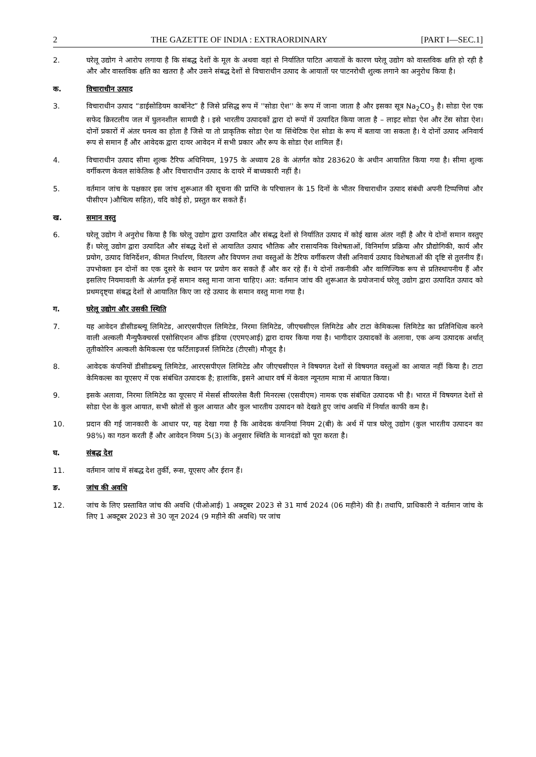2 THE GAZETTE OF INDIA : EXTRAORDINARY [PART I—SEC.1]
2. घरेलू उद्योग ने आरोप लगाया है कि संबद्ध देशों के मूल के अथवा वहां से निर्यातित पाटित आयातों के कारण घरेलू उद्योग को वास्तविक क्षति हो रही है और और वास्तविक क्षति का खतरा है और उसने संबद्ध देशों से विचाराधीन उत्पाद के आयातों पर पाटनरोधी शुल्क लगाने का अनुरोध किया है।
क. विचाराधीन उत्पाद
3. विचाराधीन उत्पाद “डाईसोडियम कार्बोनेट” है जिसे प्रसिद्ध रूप में ''सोडा ऐश'' के रूप में जाना जाता है और इसका सूत्र Na<sub>2</sub>CO<sub>3</sub> है। सोडा ऐश एक सफेद क्रिस्टलीय जल में घुलनशील सामग्री है । इसे भारतीय उत्पादकों द्वारा दो रूपों में उत्पादित किया जाता है – लाइट सोडा ऐश और टेंस सोडा ऐश। दोनों प्रकारों में अंतर घनत्व का होता है जिसे या तो प्राकृतिक सोडा ऐश या सिंथेटिक ऐश सोडा के रूप में बताया जा सकता है। ये दोनों उत्पाद अनिवार्य रूप से समान हैं और आवेदक द्वारा दायर आवेदन में सभी प्रकार और रूप के सोडा ऐश शामिल हैं।
4. विचाराधीन उत्पाद सीमा शुल्क टैरिफ अधिनियम, 1975 के अध्याय 28 के अंतर्गत कोड 283620 के अधीन आयातित किया गया है। सीमा शुल्क वर्गीकरण केवल सांकेतिक है और विचाराधीन उत्पाद के दायरे में बाध्यकारी नहीं है।
5. वर्तमान जांच के पक्षकार इस जांच शुरूआत की सूचना की प्राप्ति के परिचालन के 15 दिनों के भीतर विचाराधीन उत्पाद संबंधी अपनी टिप्पणियां और पीसीएन )औचित्य सहित), यदि कोई हो, प्रस्तुत कर सकते हैं।
ख. समान वस्तु
6. घरेलू उद्योग ने अनुरोध किया है कि घरेलू उद्योग द्वारा उत्पादित और संबद्ध देशों से निर्यातित उत्पाद में कोई खास अंतर नहीं है और ये दोनों समान वस्तुए हैं। घरेलू उद्योग द्वारा उत्पादित और संबद्ध देशों से आयातित उत्पाद भौतिक और रासायनिक विशेषताओं, विनिर्माण प्रक्रिया और प्रौद्योगिकी, कार्य और प्रयोग, उत्पाद विनिर्देशन, कीमत निर्धारण, वितरण और विपणन तथा वस्तुओं के टैरिफ वर्गीकरण जैसी अनिवार्य उत्पाद विशेषताओं की दृष्टि से तुलनीय हैं। उपभोक्ता इन दोनों का एक दूसरे के स्थान पर प्रयोग कर सकते हैं और कर रहे हैं। ये दोनों तकनीकी और वाणिज्यिक रूप से प्रतिस्थापनीय हैं और इसलिए नियमावली के अंतर्गत इन्हें समान वस्तु माना जाना चाहिए। अत: वर्तमान जांच की शुरूआत के प्रयोजनार्थ घरेलू उद्योग द्वारा उत्पादित उत्पाद को प्रथमदृष्ट्या संबद्ध देशों से आयातित किए जा रहे उत्पाद के समान वस्तु माना गया है।
ग. घरेलू उद्योग और उसकी स्थिति
7. यह आवेदन डीसीडब्ल्यू लिमिटेड, आरएसपीएल लिमिटेड, निरमा लिमिटेड, जीएचसीएल लिमिटेड और टाटा केमिकल्स लिमिटेड का प्रतिनिधित्व करने वाली अल्कली मैन्युफैक्चरर्स एसोसिएशन ऑफ इंडिया (एएमएआई) द्वारा दायर किया गया है। भागीदार उत्पादकों के अलावा, एक अन्य उत्पादक अर्थात् तूतीकोरिन अल्कली केमिकल्स एंड फर्टिलाइजर्स लिमिटेड (टीएसी) मौजूद है।
8. आवेदक कंपनियों डीसीडब्ल्यू लिमिटेड, आरएसपीएल लिमिटेड और जीएचसीएल ने विषयगत देशों से विषयगत वस्तुओं का आयात नहीं किया है। टाटा केमिकल्स का यूएसए में एक संबंधित उत्पादक है; हालांकि, इसने आधार वर्ष में केवल न्यूनतम मात्रा में आयात किया।
9. इसके अलावा, निरमा लिमिटेड का यूएसए में मेसर्स सीयरलेस वैली मिनरल्स (एसवीएम) नामक एक संबंधित उत्पादक भी है। भारत में विषयगत देशों से सोडा ऐश के कुल आयात, सभी स्रोतों से कुल आयात और कुल भारतीय उत्पादन को देखते हुए जांच अवधि में निर्यात काफी कम है।
10. प्रदान की गई जानकारी के आधार पर, यह देखा गया है कि आवेदक कंपनियां नियम 2(बी) के अर्थ में पात्र घरेलू उद्योग (कुल भारतीय उत्पादन का 98%) का गठन करती हैं और आवेदन नियम 5(3) के अनुसार स्थिति के मानदंडों को पूरा करता है।
घ. संबद्ध देश
11. वर्तमान जांच में संबद्ध देश तुर्की, रूस, यूएसए और ईरान हैं।
ङ. जांच की अवधि
12. जांच के लिए प्रस्तावित जांच की अवधि (पीओआई) 1 अक्टूबर 2023 से 31 मार्च 2024 (06 महीने) की है। तथापि, प्राधिकारी ने वर्तमान जांच के लिए 1 अक्टूबर 2023 से 30 जून 2024 (9 महीने की अवधि) पर जांच